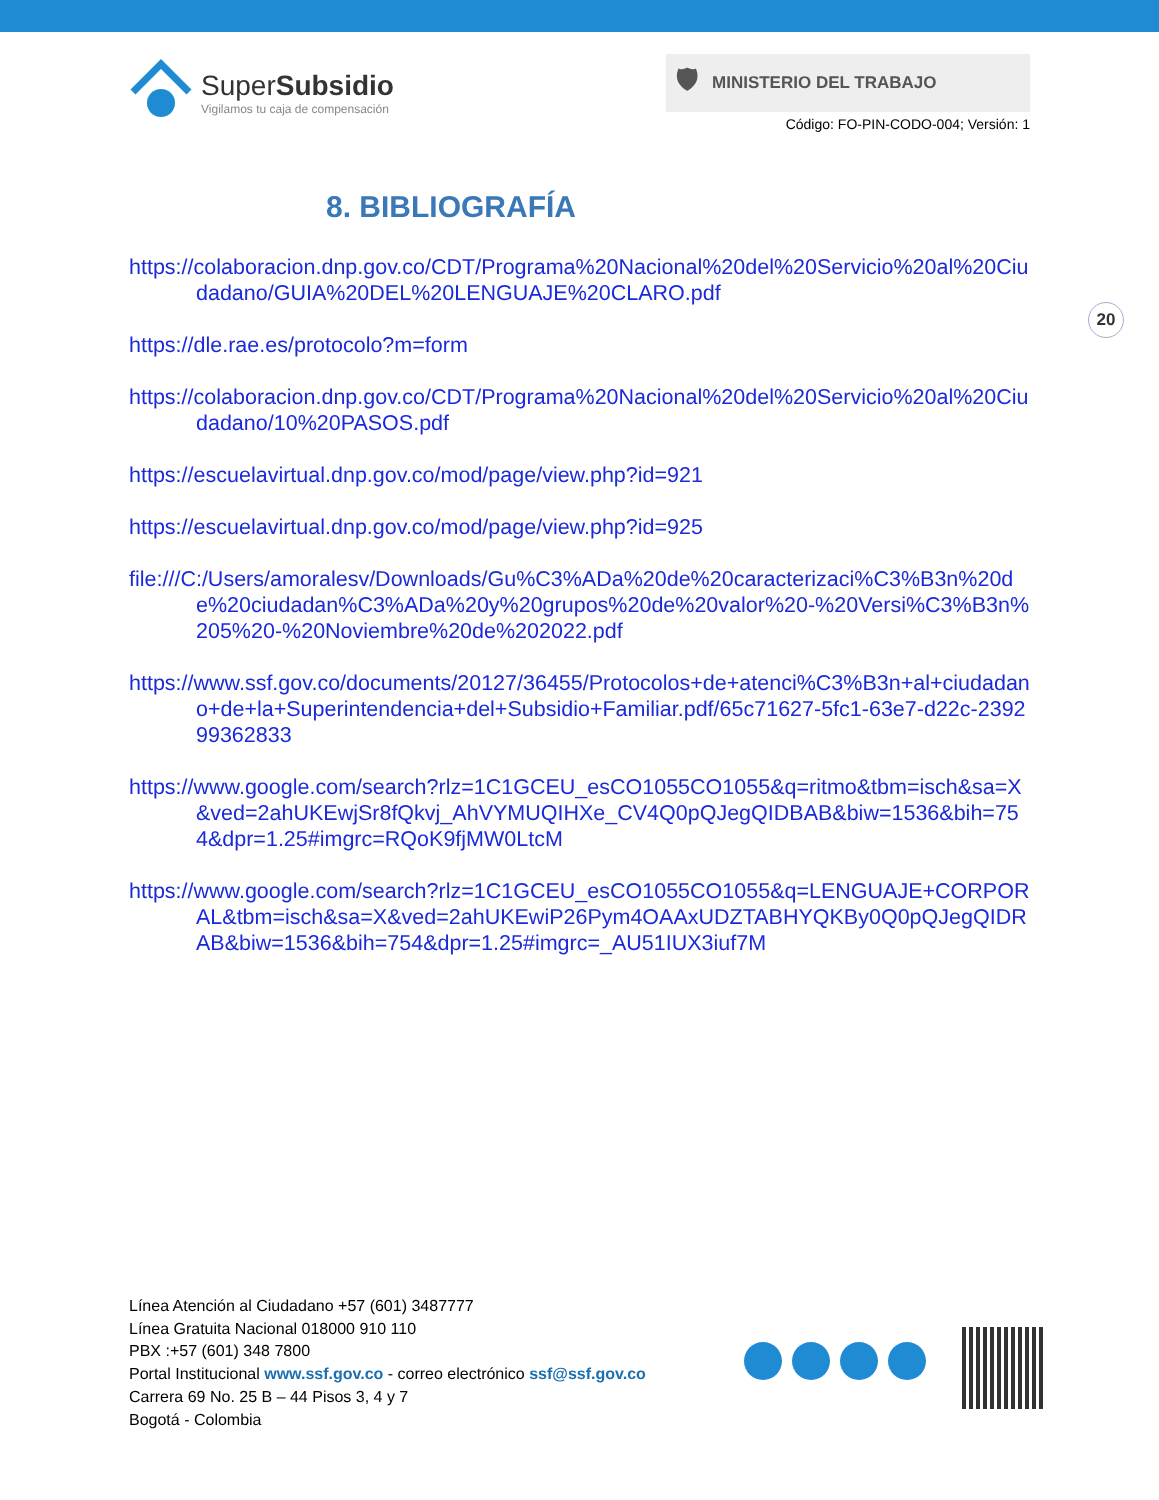SuperSubsidio
Vigilamos tu caja de compensación
🛡 MINISTERIO DEL TRABAJO
Código: FO-PIN-CODO-004; Versión: 1
8. BIBLIOGRAFÍA
20
https://colaboracion.dnp.gov.co/CDT/Programa%20Nacional%20del%20Servicio%20al%20Ciudadano/GUIA%20DEL%20LENGUAJE%20CLARO.pdf
https://dle.rae.es/protocolo?m=form
https://colaboracion.dnp.gov.co/CDT/Programa%20Nacional%20del%20Servicio%20al%20Ciudadano/10%20PASOS.pdf
https://escuelavirtual.dnp.gov.co/mod/page/view.php?id=921
https://escuelavirtual.dnp.gov.co/mod/page/view.php?id=925
file:///C:/Users/amoralesv/Downloads/Gu%C3%ADa%20de%20caracterizaci%C3%B3n%20de%20ciudadan%C3%ADa%20y%20grupos%20de%20valor%20-%20Versi%C3%B3n%205%20-%20Noviembre%20de%202022.pdf
https://www.ssf.gov.co/documents/20127/36455/Protocolos+de+atenci%C3%B3n+al+ciudadano+de+la+Superintendencia+del+Subsidio+Familiar.pdf/65c71627-5fc1-63e7-d22c-239299362833
https://www.google.com/search?rlz=1C1GCEU_esCO1055CO1055&q=ritmo&tbm=isch&sa=X&ved=2ahUKEwjSr8fQkvj_AhVYMUQIHXe_CV4Q0pQJegQIDBAB&biw=1536&bih=754&dpr=1.25#imgrc=RQoK9fjMW0LtcM
https://www.google.com/search?rlz=1C1GCEU_esCO1055CO1055&q=LENGUAJE+CORPORAL&tbm=isch&sa=X&ved=2ahUKEwiP26Pym4OAAxUDZTABHYQKBy0Q0pQJegQIDRAB&biw=1536&bih=754&dpr=1.25#imgrc=_AU51IUX3iuf7M
Línea Atención al Ciudadano +57 (601) 3487777
Línea Gratuita Nacional 018000 910 110
PBX :+57 (601) 348 7800
Portal Institucional www.ssf.gov.co - correo electrónico ssf@ssf.gov.co
Carrera 69 No. 25 B – 44 Pisos 3, 4 y 7
Bogotá - Colombia